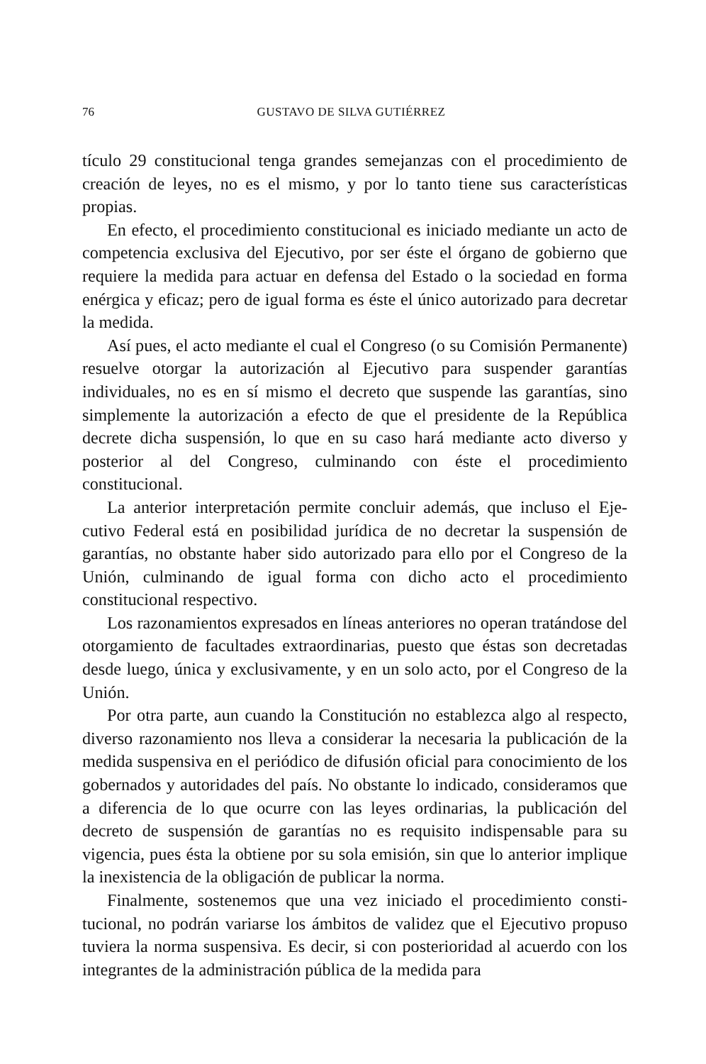76 GUSTAVO DE SILVA GUTIÉRREZ
tículo 29 constitucional tenga grandes semejanzas con el procedimiento de creación de leyes, no es el mismo, y por lo tanto tiene sus característi­cas propias.
En efecto, el procedimiento constitucional es iniciado mediante un acto de competencia exclusiva del Ejecutivo, por ser éste el órgano de gobierno que requiere la medida para actuar en defensa del Estado o la sociedad en forma enérgica y eficaz; pero de igual forma es éste el único autorizado para decretar la medida.
Así pues, el acto mediante el cual el Congreso (o su Comisión Perma­nente) resuelve otorgar la autorización al Ejecutivo para suspender ga­rantías individuales, no es en sí mismo el decreto que suspende las garan­tías, sino simplemente la autorización a efecto de que el presidente de la República decrete dicha suspensión, lo que en su caso hará mediante acto diverso y posterior al del Congreso, culminando con éste el procedimien­to constitucional.
La anterior interpretación permite concluir además, que incluso el Eje­cutivo Federal está en posibilidad jurídica de no decretar la suspensión de garantías, no obstante haber sido autorizado para ello por el Congre­so de la Unión, culminando de igual forma con dicho acto el procedi­miento constitucional respectivo.
Los razonamientos expresados en líneas anteriores no operan tratán­dose del otorgamiento de facultades extraordinarias, puesto que éstas son decretadas desde luego, única y exclusivamente, y en un solo acto, por el Congreso de la Unión.
Por otra parte, aun cuando la Constitución no establezca algo al res­pecto, diverso razonamiento nos lleva a considerar la necesaria la publi­cación de la medida suspensiva en el periódico de difusión oficial para conocimiento de los gobernados y autoridades del país. No obstante lo indicado, consideramos que a diferencia de lo que ocurre con las leyes ordinarias, la publicación del decreto de suspensión de garantías no es re­quisito indispensable para su vigencia, pues ésta la obtiene por su sola emisión, sin que lo anterior implique la inexistencia de la obligación de publicar la norma.
Finalmente, sostenemos que una vez iniciado el procedimiento consti­tucional, no podrán variarse los ámbitos de validez que el Ejecutivo pro­puso tuviera la norma suspensiva. Es decir, si con posterioridad al acuer­do con los integrantes de la administración pública de la medida para